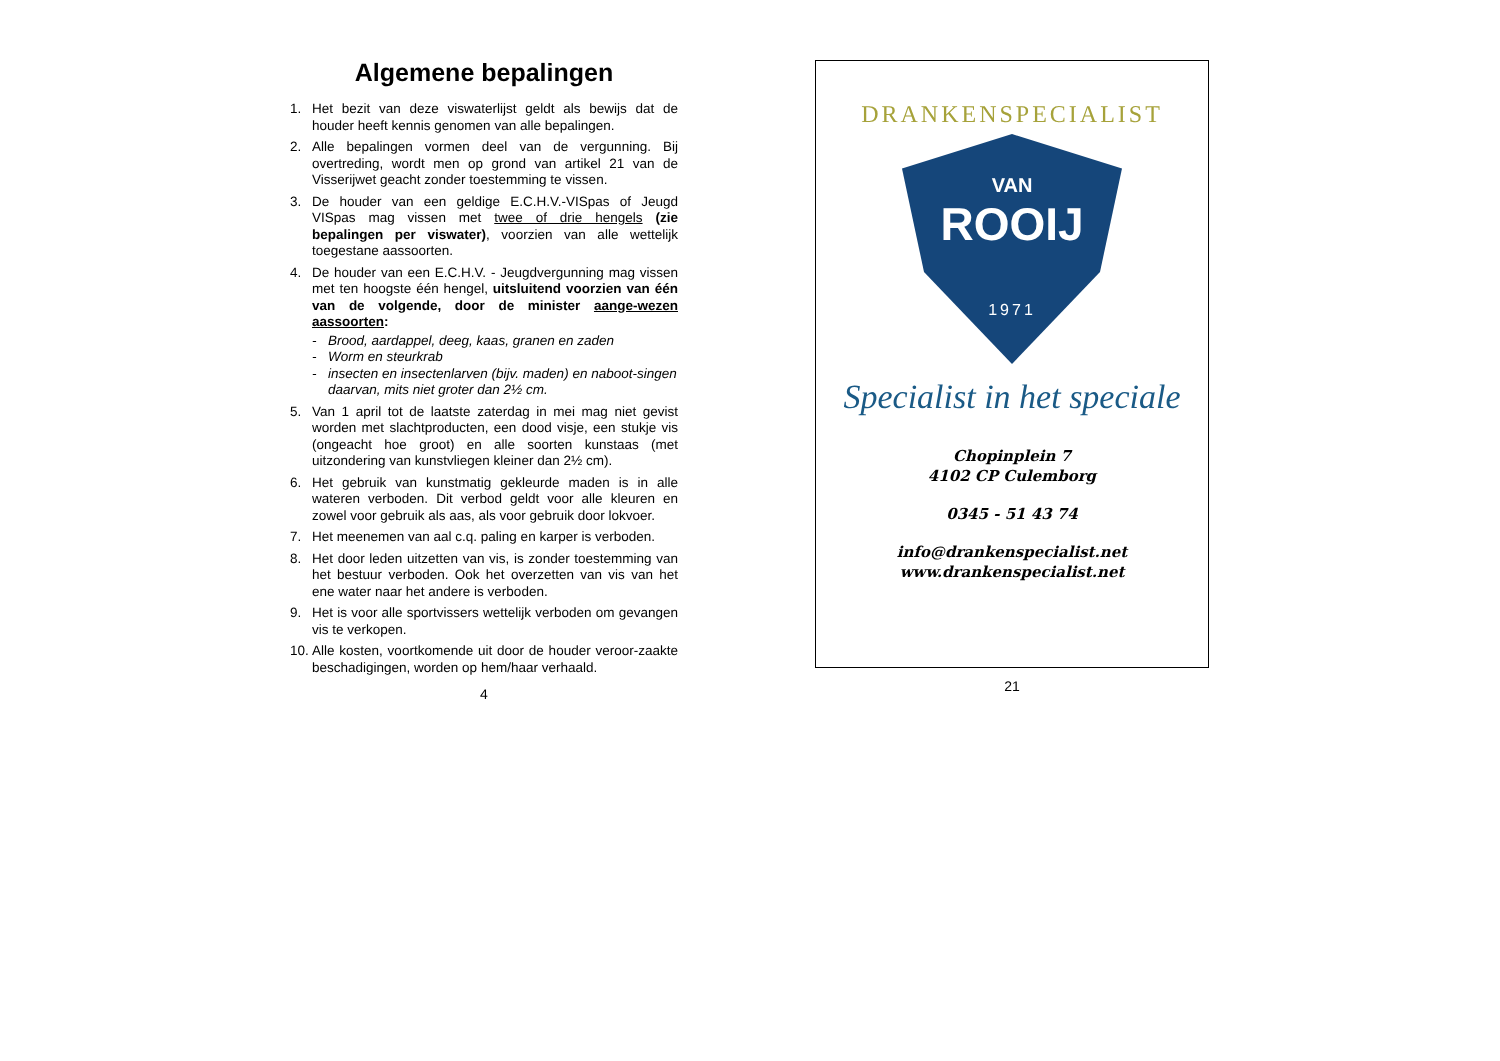Algemene bepalingen
1. Het bezit van deze viswaterlijst geldt als bewijs dat de houder heeft kennis genomen van alle bepalingen.
2. Alle bepalingen vormen deel van de vergunning. Bij overtreding, wordt men op grond van artikel 21 van de Visserijwet geacht zonder toestemming te vissen.
3. De houder van een geldige E.C.H.V.-VISpas of Jeugd VISpas mag vissen met twee of drie hengels (zie bepalingen per viswater), voorzien van alle wettelijk toegestane aassoorten.
4. De houder van een E.C.H.V. - Jeugdvergunning mag vissen met ten hoogste één hengel, uitsluitend voorzien van één van de volgende, door de minister aange-wezen aassoorten:
- Brood, aardappel, deeg, kaas, granen en zaden
- Worm en steurkrab
- insecten en insectenlarven (bijv. maden) en naboot-singen daarvan, mits niet groter dan 2½ cm.
5. Van 1 april tot de laatste zaterdag in mei mag niet gevist worden met slachtproducten, een dood visje, een stukje vis (ongeacht hoe groot) en alle soorten kunstaas (met uitzondering van kunstvliegen kleiner dan 2½ cm).
6. Het gebruik van kunstmatig gekleurde maden is in alle wateren verboden. Dit verbod geldt voor alle kleuren en zowel voor gebruik als aas, als voor gebruik door lokvoer.
7. Het meenemen van aal c.q. paling en karper is verboden.
8. Het door leden uitzetten van vis, is zonder toestemming van het bestuur verboden. Ook het overzetten van vis van het ene water naar het andere is verboden.
9. Het is voor alle sportvissers wettelijk verboden om gevangen vis te verkopen.
10. Alle kosten, voortkomende uit door de houder veroor-zaakte beschadigingen, worden op hem/haar verhaald.
4
DRANKENSPECIALIST
VAN
ROOIJ
1971
Specialist in het speciale
Chopinplein 7
4102 CP Culemborg
0345 - 51 43 74
info@drankenspecialist.net
www.drankenspecialist.net
21